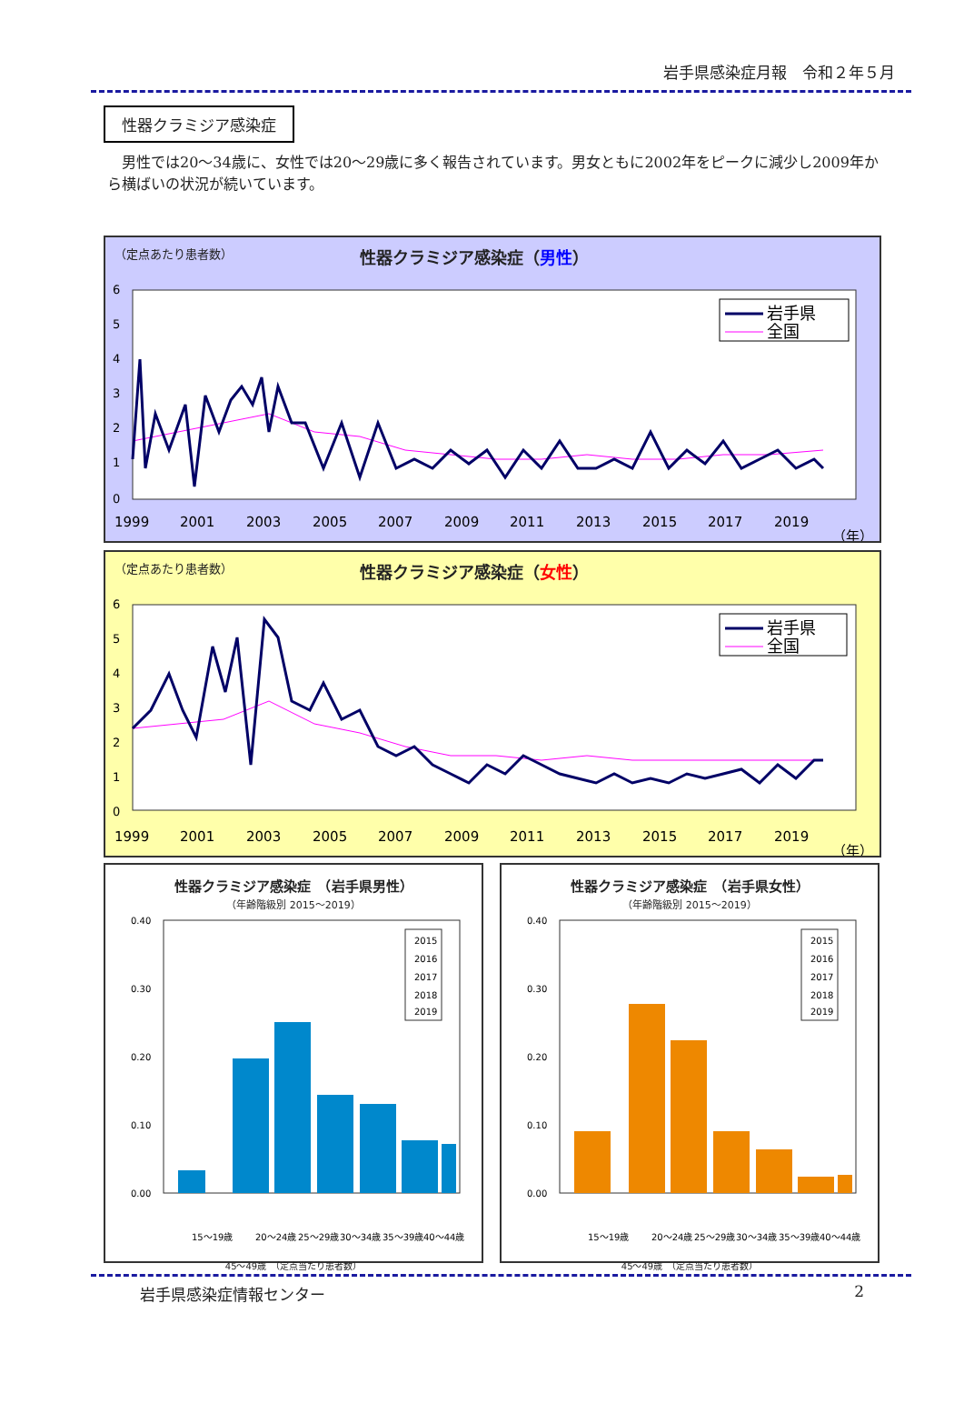岩手県感染症月報　令和２年５月
性器クラミジア感染症
男性では20～34歳に、女性では20～29歳に多く報告されています。男女ともに2002年をピークに減少し2009年から横ばいの状況が続いています。
（定点あたり患者数）
性器クラミジア感染症（男性）
6
5
4
3
2
1
0
1999
2001
2003
2005
2007
2009
2011
2013
2015
2017
2019
（年）
岩手県
全国
（定点あたり患者数）
性器クラミジア感染症（女性）
6
5
4
3
2
1
0
1999
2001
2003
2005
2007
2009
2011
2013
2015
2017
2019
（年）
岩手県
全国
性器クラミジア感染症　（岩手県男性）
（年齢階級別 2015～2019）
0.40
0.30
0.20
0.10
0.00
15～19歳
20～24歳
25～29歳
30～34歳
35～39歳
40～44歳
2015
2016
2017
2018
2019
45～49歳　（定点当たり患者数）
性器クラミジア感染症　（岩手県女性）
（年齢階級別 2015～2019）
0.40
0.30
0.20
0.10
0.00
15～19歳
20～24歳
25～29歳
30～34歳
35～39歳
40～44歳
2015
2016
2017
2018
2019
45～49歳　（定点当たり患者数）
岩手県感染症情報センター 2